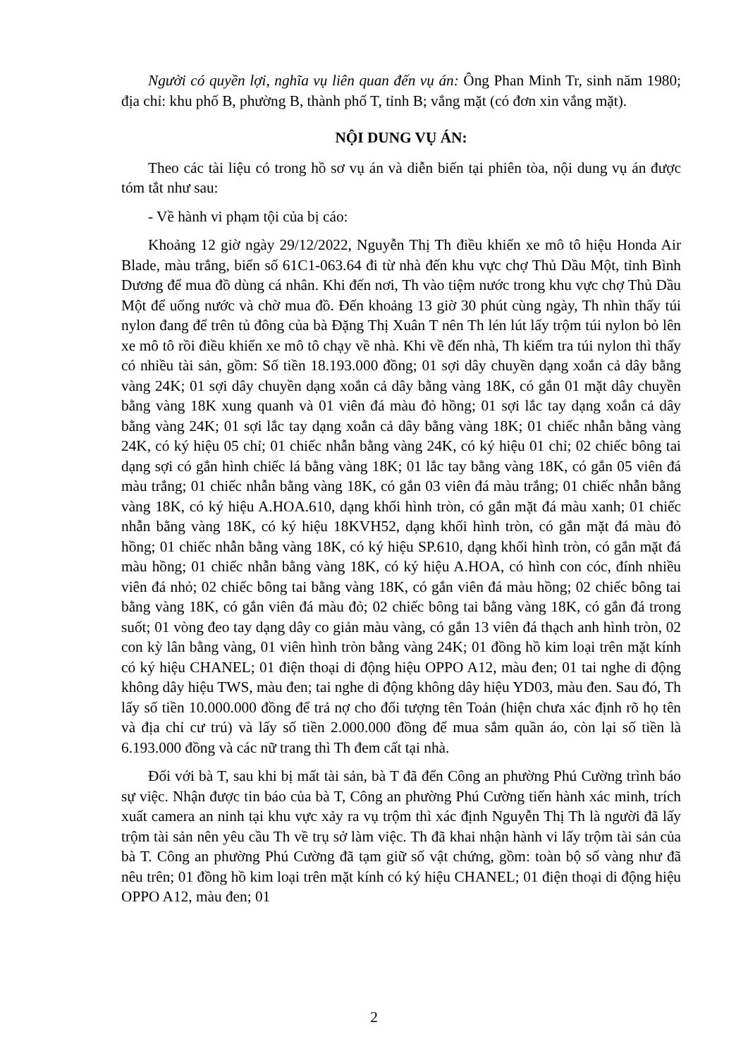Người có quyền lợi, nghĩa vụ liên quan đến vụ án: Ông Phan Minh Tr, sinh năm 1980; địa chỉ: khu phố B, phường B, thành phố T, tỉnh B; vắng mặt (có đơn xin vắng mặt).
NỘI DUNG VỤ ÁN:
Theo các tài liệu có trong hồ sơ vụ án và diễn biến tại phiên tòa, nội dung vụ án được tóm tắt như sau:
- Về hành vi phạm tội của bị cáo:
Khoảng 12 giờ ngày 29/12/2022, Nguyễn Thị Th điều khiển xe mô tô hiệu Honda Air Blade, màu trắng, biển số 61C1-063.64 đi từ nhà đến khu vực chợ Thủ Dầu Một, tỉnh Bình Dương để mua đồ dùng cá nhân. Khi đến nơi, Th vào tiệm nước trong khu vực chợ Thủ Dầu Một để uống nước và chờ mua đồ. Đến khoảng 13 giờ 30 phút cùng ngày, Th nhìn thấy túi nylon đang để trên tủ đông của bà Đặng Thị Xuân T nên Th lén lút lấy trộm túi nylon bỏ lên xe mô tô rồi điều khiển xe mô tô chạy về nhà. Khi về đến nhà, Th kiểm tra túi nylon thì thấy có nhiều tài sản, gồm: Số tiền 18.193.000 đồng; 01 sợi dây chuyền dạng xoắn cả dây bằng vàng 24K; 01 sợi dây chuyền dạng xoắn cả dây bằng vàng 18K, có gắn 01 mặt dây chuyền bằng vàng 18K xung quanh và 01 viên đá màu đỏ hồng; 01 sợi lắc tay dạng xoắn cả dây bằng vàng 24K; 01 sợi lắc tay dạng xoắn cả dây bằng vàng 18K; 01 chiếc nhẫn bằng vàng 24K, có ký hiệu 05 chỉ; 01 chiếc nhẫn bằng vàng 24K, có ký hiệu 01 chỉ; 02 chiếc bông tai dạng sợi có gắn hình chiếc lá bằng vàng 18K; 01 lắc tay bằng vàng 18K, có gắn 05 viên đá màu trắng; 01 chiếc nhẫn bằng vàng 18K, có gắn 03 viên đá màu trắng; 01 chiếc nhẫn bằng vàng 18K, có ký hiệu A.HOA.610, dạng khối hình tròn, có gắn mặt đá màu xanh; 01 chiếc nhẫn bằng vàng 18K, có ký hiệu 18KVH52, dạng khối hình tròn, có gắn mặt đá màu đỏ hồng; 01 chiếc nhẫn bằng vàng 18K, có ký hiệu SP.610, dạng khối hình tròn, có gắn mặt đá màu hồng; 01 chiếc nhẫn bằng vàng 18K, có ký hiệu A.HOA, có hình con cóc, đính nhiều viên đá nhỏ; 02 chiếc bông tai bằng vàng 18K, có gắn viên đá màu hồng; 02 chiếc bông tai bằng vàng 18K, có gắn viên đá màu đỏ; 02 chiếc bông tai bằng vàng 18K, có gắn đá trong suốt; 01 vòng đeo tay dạng dây co giản màu vàng, có gắn 13 viên đá thạch anh hình tròn, 02 con kỳ lân bằng vàng, 01 viên hình tròn bằng vàng 24K; 01 đồng hồ kim loại trên mặt kính có ký hiệu CHANEL; 01 điện thoại di động hiệu OPPO A12, màu đen; 01 tai nghe di động không dây hiệu TWS, màu đen; tai nghe di động không dây hiệu YD03, màu đen. Sau đó, Th lấy số tiền 10.000.000 đồng để trả nợ cho đối tượng tên Toản (hiện chưa xác định rõ họ tên và địa chỉ cư trú) và lấy số tiền 2.000.000 đồng để mua sắm quần áo, còn lại số tiền là 6.193.000 đồng và các nữ trang thì Th đem cất tại nhà.
Đối với bà T, sau khi bị mất tài sản, bà T đã đến Công an phường Phú Cường trình báo sự việc. Nhận được tin báo của bà T, Công an phường Phú Cường tiến hành xác minh, trích xuất camera an ninh tại khu vực xảy ra vụ trộm thì xác định Nguyễn Thị Th là người đã lấy trộm tài sản nên yêu cầu Th về trụ sở làm việc. Th đã khai nhận hành vi lấy trộm tài sản của bà T. Công an phường Phú Cường đã tạm giữ số vật chứng, gồm: toàn bộ số vàng như đã nêu trên; 01 đồng hồ kim loại trên mặt kính có ký hiệu CHANEL; 01 điện thoại di động hiệu OPPO A12, màu đen; 01
2